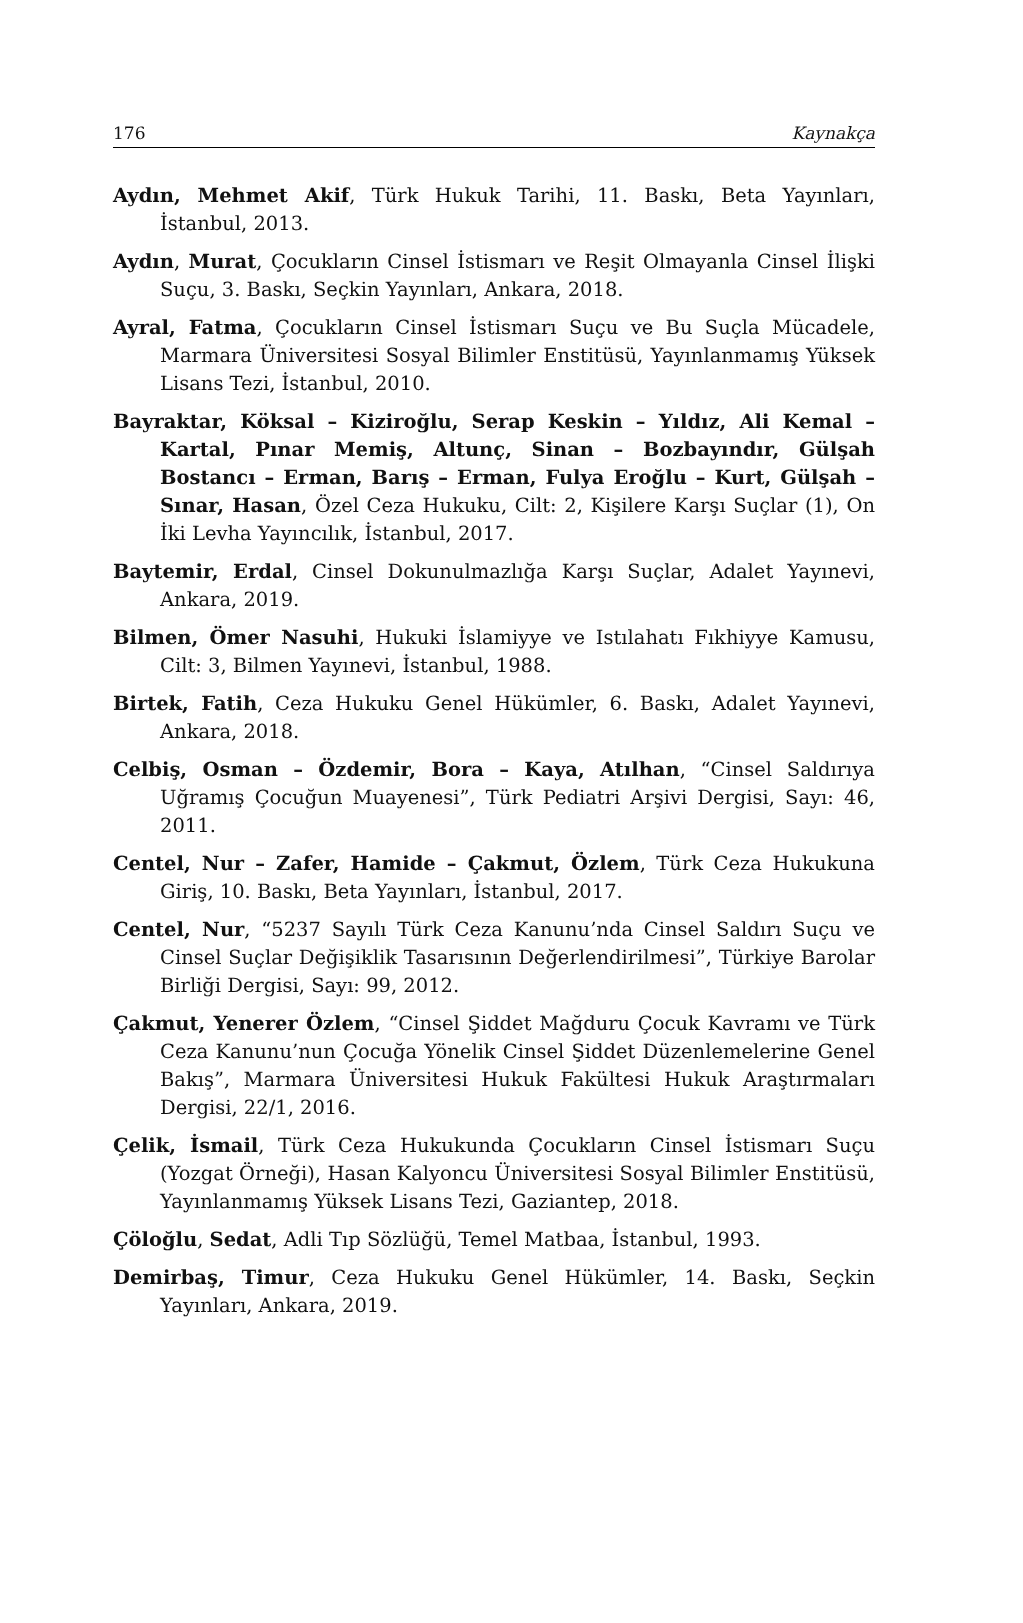176 Kaynakça
Aydın, Mehmet Akif, Türk Hukuk Tarihi, 11. Baskı, Beta Yayınları, İstanbul, 2013.
Aydın, Murat, Çocukların Cinsel İstismarı ve Reşit Olmayanla Cinsel İlişki Suçu, 3. Baskı, Seçkin Yayınları, Ankara, 2018.
Ayral, Fatma, Çocukların Cinsel İstismarı Suçu ve Bu Suçla Mücadele, Marmara Üniversitesi Sosyal Bilimler Enstitüsü, Yayınlanmamış Yüksek Lisans Tezi, İstanbul, 2010.
Bayraktar, Köksal – Kiziroğlu, Serap Keskin – Yıldız, Ali Kemal – Kartal, Pınar Memiş, Altunç, Sinan – Bozbayındır, Gülşah Bostancı – Erman, Barış – Erman, Fulya Eroğlu – Kurt, Gülşah – Sınar, Hasan, Özel Ceza Hukuku, Cilt: 2, Kişilere Karşı Suçlar (1), On İki Levha Yayıncılık, İstanbul, 2017.
Baytemir, Erdal, Cinsel Dokunulmazlığa Karşı Suçlar, Adalet Yayınevi, Ankara, 2019.
Bilmen, Ömer Nasuhi, Hukuki İslamiyye ve Istılahatı Fıkhiyye Kamusu, Cilt: 3, Bilmen Yayınevi, İstanbul, 1988.
Birtek, Fatih, Ceza Hukuku Genel Hükümler, 6. Baskı, Adalet Yayınevi, Ankara, 2018.
Celbiş, Osman – Özdemir, Bora – Kaya, Atılhan, “Cinsel Saldırıya Uğramış Çocuğun Muayenesi”, Türk Pediatri Arşivi Dergisi, Sayı: 46, 2011.
Centel, Nur – Zafer, Hamide – Çakmut, Özlem, Türk Ceza Hukukuna Giriş, 10. Baskı, Beta Yayınları, İstanbul, 2017.
Centel, Nur, “5237 Sayılı Türk Ceza Kanunu’nda Cinsel Saldırı Suçu ve Cinsel Suçlar Değişiklik Tasarısının Değerlendirilmesi”, Türkiye Barolar Birliği Dergisi, Sayı: 99, 2012.
Çakmut, Yenerer Özlem, “Cinsel Şiddet Mağduru Çocuk Kavramı ve Türk Ceza Kanunu’nun Çocuğa Yönelik Cinsel Şiddet Düzenlemelerine Genel Bakış”, Marmara Üniversitesi Hukuk Fakültesi Hukuk Araştırmaları Dergisi, 22/1, 2016.
Çelik, İsmail, Türk Ceza Hukukunda Çocukların Cinsel İstismarı Suçu (Yozgat Örneği), Hasan Kalyoncu Üniversitesi Sosyal Bilimler Enstitüsü, Yayınlanmamış Yüksek Lisans Tezi, Gaziantep, 2018.
Çöloğlu, Sedat, Adli Tıp Sözlüğü, Temel Matbaa, İstanbul, 1993.
Demirbaş, Timur, Ceza Hukuku Genel Hükümler, 14. Baskı, Seçkin Yayınları, Ankara, 2019.